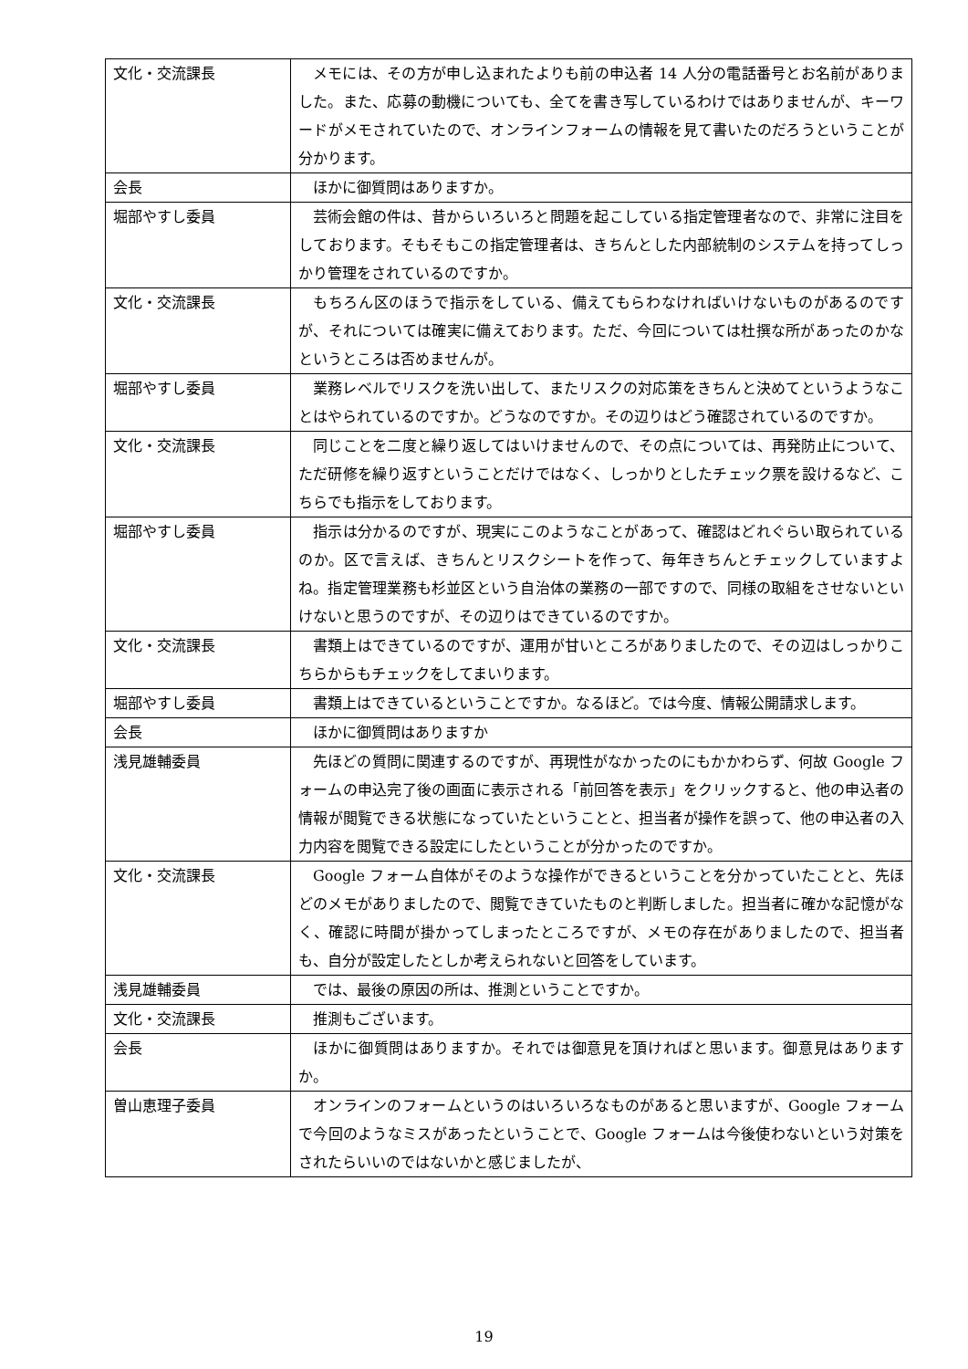| 文化・交流課長 | メモには、その方が申し込まれたよりも前の申込者 14 人分の電話番号とお名前がありました。また、応募の動機についても、全てを書き写しているわけではありませんが、キーワードがメモされていたので、オンラインフォームの情報を見て書いたのだろうということが分かります。 |
| 会長 | ほかに御質問はありますか。 |
| 堀部やすし委員 | 芸術会館の件は、昔からいろいろと問題を起こしている指定管理者なので、非常に注目をしております。そもそもこの指定管理者は、きちんとした内部統制のシステムを持ってしっかり管理をされているのですか。 |
| 文化・交流課長 | もちろん区のほうで指示をしている、備えてもらわなければいけないものがあるのですが、それについては確実に備えております。ただ、今回については杜撰な所があったのかなというところは否めませんが。 |
| 堀部やすし委員 | 業務レベルでリスクを洗い出して、またリスクの対応策をきちんと決めてというようなことはやられているのですか。どうなのですか。その辺りはどう確認されているのですか。 |
| 文化・交流課長 | 同じことを二度と繰り返してはいけませんので、その点については、再発防止について、ただ研修を繰り返すということだけではなく、しっかりとしたチェック票を設けるなど、こちらでも指示をしております。 |
| 堀部やすし委員 | 指示は分かるのですが、現実にこのようなことがあって、確認はどれぐらい取られているのか。区で言えば、きちんとリスクシートを作って、毎年きちんとチェックしていますよね。指定管理業務も杉並区という自治体の業務の一部ですので、同様の取組をさせないといけないと思うのですが、その辺りはできているのですか。 |
| 文化・交流課長 | 書類上はできているのですが、運用が甘いところがありましたので、その辺はしっかりこちらからもチェックをしてまいります。 |
| 堀部やすし委員 | 書類上はできているということですか。なるほど。では今度、情報公開請求します。 |
| 会長 | ほかに御質問はありますか |
| 浅見雄輔委員 | 先ほどの質問に関連するのですが、再現性がなかったのにもかかわらず、何故 Google フォームの申込完了後の画面に表示される「前回答を表示」をクリックすると、他の申込者の情報が閲覧できる状態になっていたということと、担当者が操作を誤って、他の申込者の入力内容を閲覧できる設定にしたということが分かったのですか。 |
| 文化・交流課長 | Google フォーム自体がそのような操作ができるということを分かっていたことと、先ほどのメモがありましたので、閲覧できていたものと判断しました。担当者に確かな記憶がなく、確認に時間が掛かってしまったところですが、メモの存在がありましたので、担当者も、自分が設定したとしか考えられないと回答をしています。 |
| 浅見雄輔委員 | では、最後の原因の所は、推測ということですか。 |
| 文化・交流課長 | 推測もございます。 |
| 会長 | ほかに御質問はありますか。それでは御意見を頂ければと思います。御意見はありますか。 |
| 曽山恵理子委員 | オンラインのフォームというのはいろいろなものがあると思いますが、Google フォームで今回のようなミスがあったということで、Google フォームは今後使わないという対策をされたらいいのではないかと感じましたが、 |
19